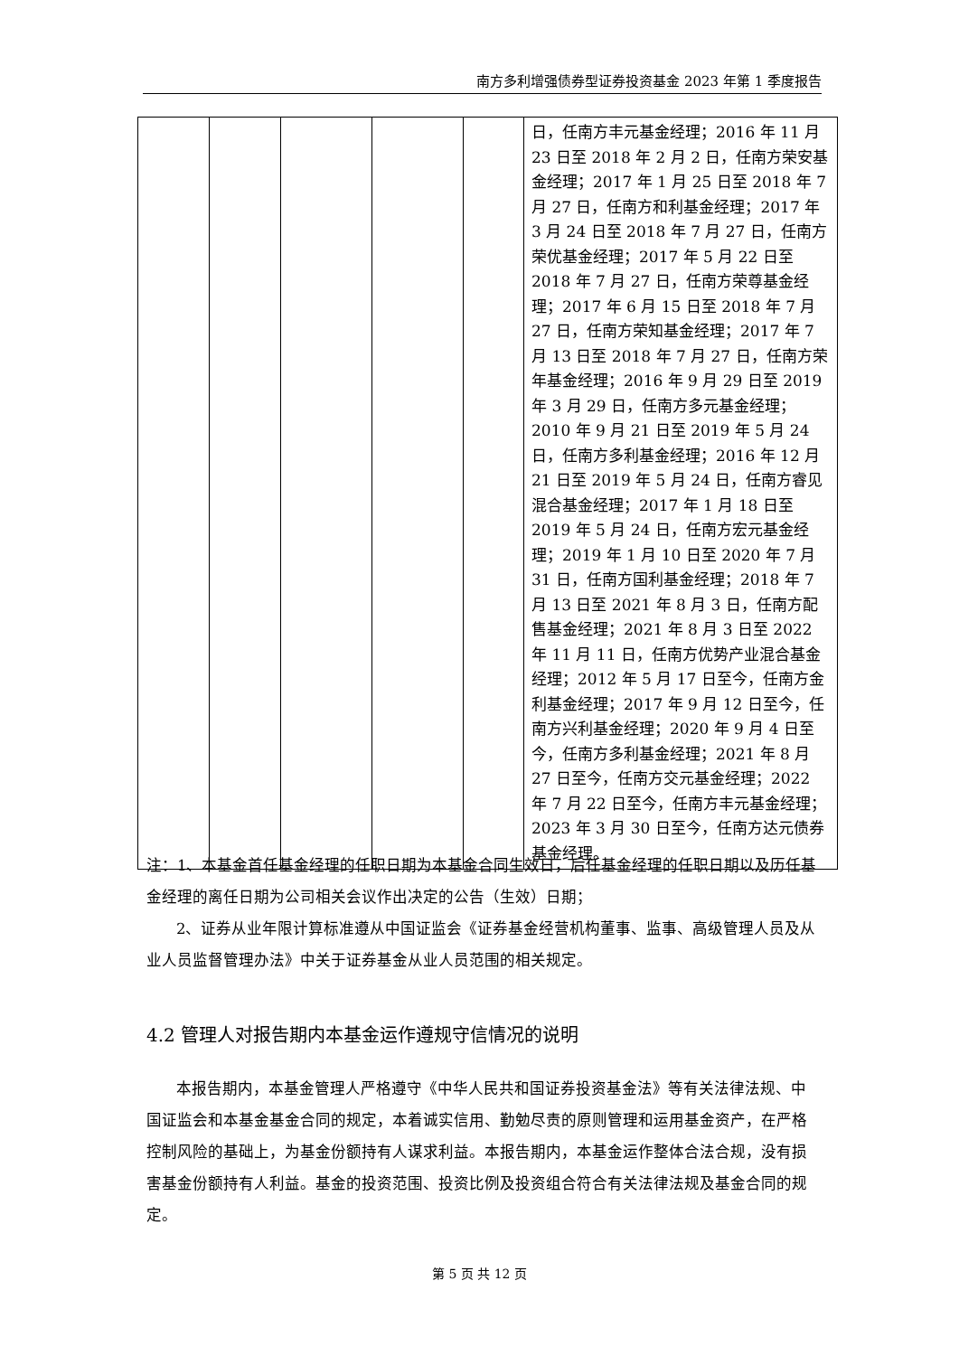南方多利增强债券型证券投资基金 2023 年第 1 季度报告
| | | | | | 日，任南方丰元基金经理；2016 年 11 月 23 日至 2018 年 2 月 2 日，任南方荣安基金经理；2017 年 1 月 25 日至 2018 年 7 月 27 日，任南方和利基金经理；2017 年 3 月 24 日至 2018 年 7 月 27 日，任南方荣优基金经理；2017 年 5 月 22 日至 2018 年 7 月 27 日，任南方荣尊基金经理；2017 年 6 月 15 日至 2018 年 7 月 27 日，任南方荣知基金经理；2017 年 7 月 13 日至 2018 年 7 月 27 日，任南方荣年基金经理；2016 年 9 月 29 日至 2019 年 3 月 29 日，任南方多元基金经理；2010 年 9 月 21 日至 2019 年 5 月 24 日，任南方多利基金经理；2016 年 12 月 21 日至 2019 年 5 月 24 日，任南方睿见混合基金经理；2017 年 1 月 18 日至 2019 年 5 月 24 日，任南方宏元基金经理；2019 年 1 月 10 日至 2020 年 7 月 31 日，任南方国利基金经理；2018 年 7 月 13 日至 2021 年 8 月 3 日，任南方配售基金经理；2021 年 8 月 3 日至 2022 年 11 月 11 日，任南方优势产业混合基金经理；2012 年 5 月 17 日至今，任南方金利基金经理；2017 年 9 月 12 日至今，任南方兴利基金经理；2020 年 9 月 4 日至今，任南方多利基金经理；2021 年 8 月 27 日至今，任南方交元基金经理；2022 年 7 月 22 日至今，任南方丰元基金经理；2023 年 3 月 30 日至今，任南方达元债券基金经理。 |
注：1、本基金首任基金经理的任职日期为本基金合同生效日，后任基金经理的任职日期以及历任基金经理的离任日期为公司相关会议作出决定的公告（生效）日期；
2、证券从业年限计算标准遵从中国证监会《证券基金经营机构董事、监事、高级管理人员及从业人员监督管理办法》中关于证券基金从业人员范围的相关规定。
4.2 管理人对报告期内本基金运作遵规守信情况的说明
本报告期内，本基金管理人严格遵守《中华人民共和国证券投资基金法》等有关法律法规、中国证监会和本基金基金合同的规定，本着诚实信用、勤勉尽责的原则管理和运用基金资产，在严格控制风险的基础上，为基金份额持有人谋求利益。本报告期内，本基金运作整体合法合规，没有损害基金份额持有人利益。基金的投资范围、投资比例及投资组合符合有关法律法规及基金合同的规定。
第 5 页 共 12 页